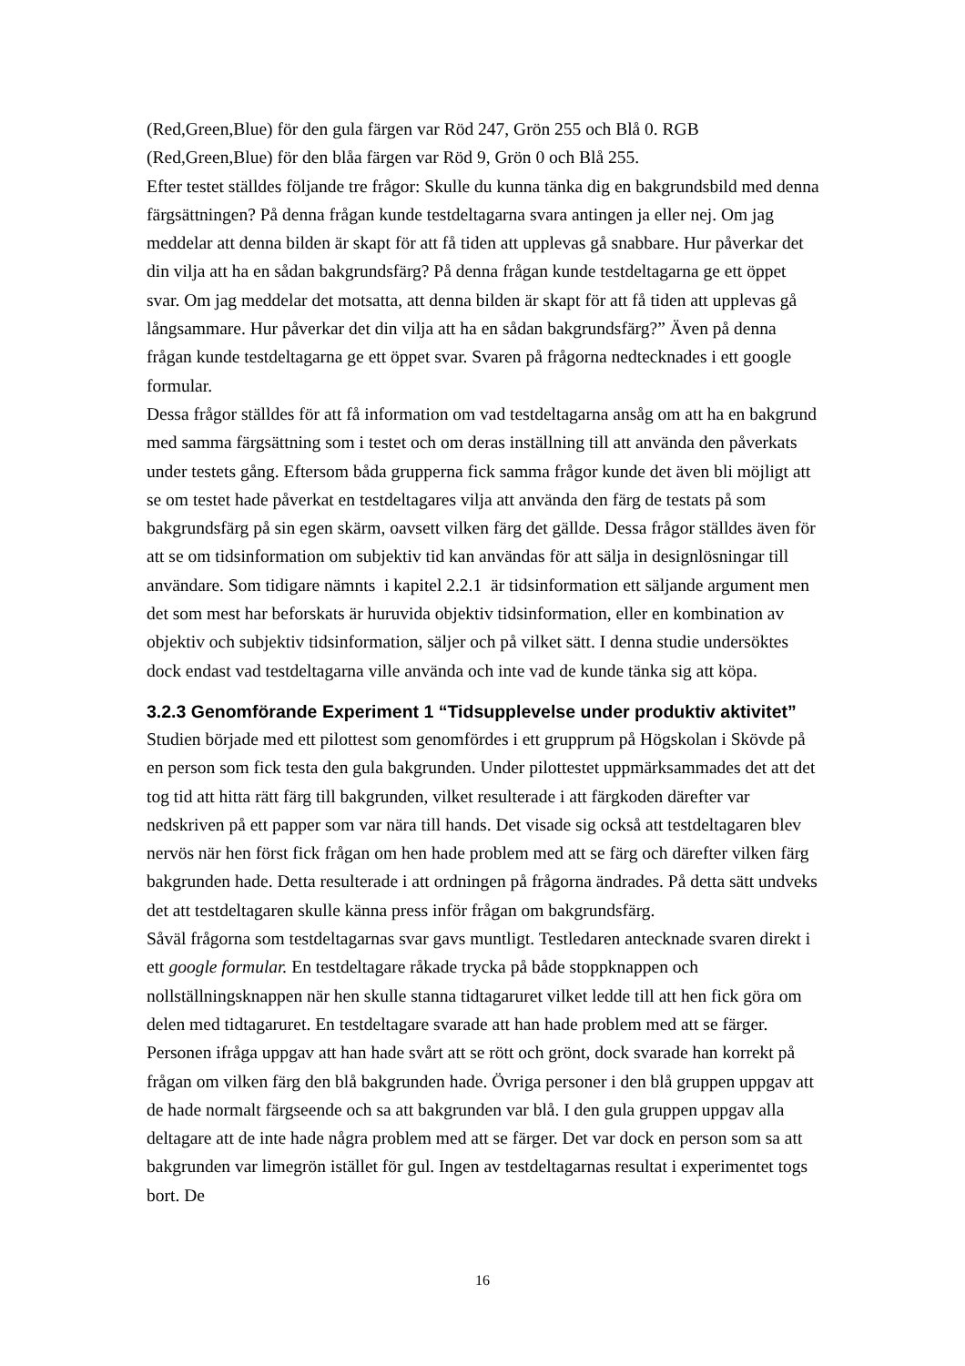(Red,Green,Blue) för den gula färgen var Röd 247, Grön 255 och Blå 0. RGB (Red,Green,Blue) för den blåa färgen var Röd 9, Grön 0 och Blå 255.
Efter testet ställdes följande tre frågor: Skulle du kunna tänka dig en bakgrundsbild med denna färgsättningen? På denna frågan kunde testdeltagarna svara antingen ja eller nej. Om jag meddelar att denna bilden är skapt för att få tiden att upplevas gå snabbare. Hur påverkar det din vilja att ha en sådan bakgrundsfärg? På denna frågan kunde testdeltagarna ge ett öppet svar. Om jag meddelar det motsatta, att denna bilden är skapt för att få tiden att upplevas gå långsammare. Hur påverkar det din vilja att ha en sådan bakgrundsfärg?” Även på denna frågan kunde testdeltagarna ge ett öppet svar. Svaren på frågorna nedtecknades i ett google formular.
Dessa frågor ställdes för att få information om vad testdeltagarna ansåg om att ha en bakgrund med samma färgsättning som i testet och om deras inställning till att använda den påverkats under testets gång. Eftersom båda grupperna fick samma frågor kunde det även bli möjligt att se om testet hade påverkat en testdeltagares vilja att använda den färg de testats på som bakgrundsfärg på sin egen skärm, oavsett vilken färg det gällde. Dessa frågor ställdes även för att se om tidsinformation om subjektiv tid kan användas för att sälja in designlösningar till användare. Som tidigare nämnts i kapitel 2.2.1 är tidsinformation ett säljande argument men det som mest har beforskats är huruvida objektiv tidsinformation, eller en kombination av objektiv och subjektiv tidsinformation, säljer och på vilket sätt. I denna studie undersöktes dock endast vad testdeltagarna ville använda och inte vad de kunde tänka sig att köpa.
3.2.3 Genomförande Experiment 1 “Tidsupplevelse under produktiv aktivitet”
Studien började med ett pilottest som genomfördes i ett grupprum på Högskolan i Skövde på en person som fick testa den gula bakgrunden. Under pilottestet uppmärksammades det att det tog tid att hitta rätt färg till bakgrunden, vilket resulterade i att färgkoden därefter var nedskriven på ett papper som var nära till hands. Det visade sig också att testdeltagaren blev nervös när hen först fick frågan om hen hade problem med att se färg och därefter vilken färg bakgrunden hade. Detta resulterade i att ordningen på frågorna ändrades. På detta sätt undveks det att testdeltagaren skulle känna press inför frågan om bakgrundsfärg.
Såväl frågorna som testdeltagarnas svar gavs muntligt. Testledaren antecknade svaren direkt i ett google formular. En testdeltagare råkade trycka på både stoppknappen och nollställningsknappen när hen skulle stanna tidtagaruret vilket ledde till att hen fick göra om delen med tidtagaruret. En testdeltagare svarade att han hade problem med att se färger. Personen ifråga uppgav att han hade svårt att se rött och grönt, dock svarade han korrekt på frågan om vilken färg den blå bakgrunden hade. Övriga personer i den blå gruppen uppgav att de hade normalt färgseende och sa att bakgrunden var blå. I den gula gruppen uppgav alla deltagare att de inte hade några problem med att se färger. Det var dock en person som sa att bakgrunden var limegrön istället för gul. Ingen av testdeltagarnas resultat i experimentet togs bort. De
16